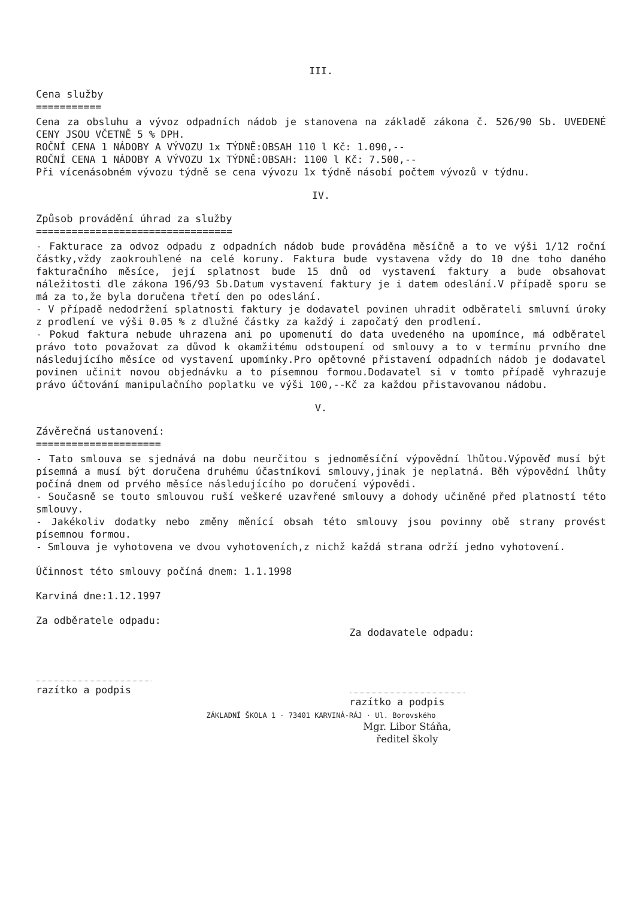III.
Cena služby
===========
Cena za obsluhu a vývoz odpadních nádob je stanovena na základě zákona č. 526/90 Sb. UVEDENÉ CENY JSOU VČETNĚ 5 % DPH.
ROČNÍ CENA 1 NÁDOBY A VÝVOZU 1x TÝDNĚ:OBSAH 110 l Kč: 1.090,--
ROČNÍ CENA 1 NÁDOBY A VÝVOZU 1x TÝDNĚ:OBSAH: 1100 l Kč: 7.500,--
Při vícenásobném vývozu týdně se cena vývozu 1x týdně násobí počtem vývozů v týdnu.
IV.
Způsob provádění úhrad za služby
=================================
- Fakturace za odvoz odpadu z odpadních nádob bude prováděna měsíčně a to ve výši 1/12 roční částky,vždy zaokrouhlené na celé koruny. Faktura bude vystavena vždy do 10 dne toho daného fakturačního měsíce, její splatnost bude 15 dnů od vystavení faktury a bude obsahovat náležitosti dle zákona 196/93 Sb.Datum vystavení faktury je i datem odeslání.V případě sporu se má za to,že byla doručena třetí den po odeslání.
- V případě nedodržení splatnosti faktury je dodavatel povinen uhradit odběrateli smluvní úroky z prodlení ve výši 0.05 % z dlužné částky za každý i započatý den prodlení.
- Pokud faktura nebude uhrazena ani po upomenutí do data uvedeného na upomínce, má odběratel právo toto považovat za důvod k okamžitému odstoupení od smlouvy a to v termínu prvního dne následujícího měsíce od vystavení upomínky.Pro opětovné přistavení odpadních nádob je dodavatel povinen učinit novou objednávku a to písemnou formou.Dodavatel si v tomto případě vyhrazuje právo účtování manipulačního poplatku ve výši 100,--Kč za každou přistavovanou nádobu.
V.
Závěrečná ustanovení:
=====================
- Tato smlouva se sjednává na dobu neurčitou s jednoměsíční výpovědní lhůtou.Výpověď musí být písemná a musí být doručena druhému účastníkovi smlouvy,jinak je neplatná. Běh výpovědní lhůty počíná dnem od prvého měsíce následujícího po doručení výpovědi.
- Současně se touto smlouvou ruší veškeré uzavřené smlouvy a dohody učiněné před platností této smlouvy.
- Jakékoliv dodatky nebo změny měnící obsah této smlouvy jsou povinny obě strany provést písemnou formou.
- Smlouva je vyhotovena ve dvou vyhotoveních,z nichž každá strana održí jedno vyhotovení.
Účinnost této smlouvy počíná dnem: 1.1.1998
Karviná dne:1.12.1997
Za odběratele odpadu:
razítko a podpis
Za dodavatele odpadu:
razítko a podpis
Mgr. Libor Stáňa,
ředitel školy
ZÁKLADNÍ ŠKOLA 1 · 73401 KARVINÁ-RÁJ · Ul. Borovského